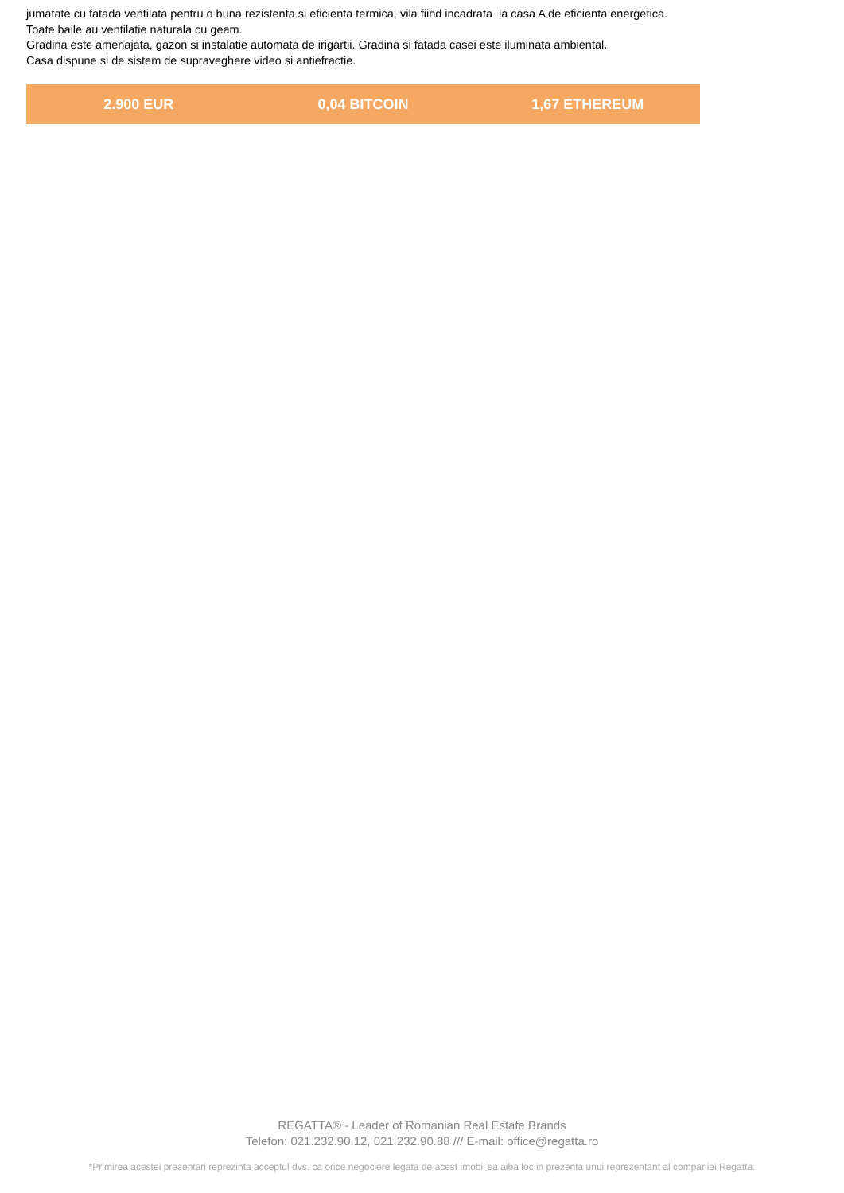jumatate cu fatada ventilata pentru o buna rezistenta si eficienta termica, vila fiind incadrata la casa A de eficienta energetica.
Toate baile au ventilatie naturala cu geam.
Gradina este amenajata, gazon si instalatie automata de irigartii. Gradina si fatada casei este iluminata ambiental.
Casa dispune si de sistem de supraveghere video si antiefractie.
2.900 EUR 0,04 BITCOIN 1,67 ETHEREUM
REGATTA® - Leader of Romanian Real Estate Brands
Telefon: 021.232.90.12, 021.232.90.88 /// E-mail: office@regatta.ro
*Primirea acestei prezentari reprezinta acceptul dvs. ca orice negociere legata de acest imobil sa aiba loc in prezenta unui reprezentant al companiei Regatta.